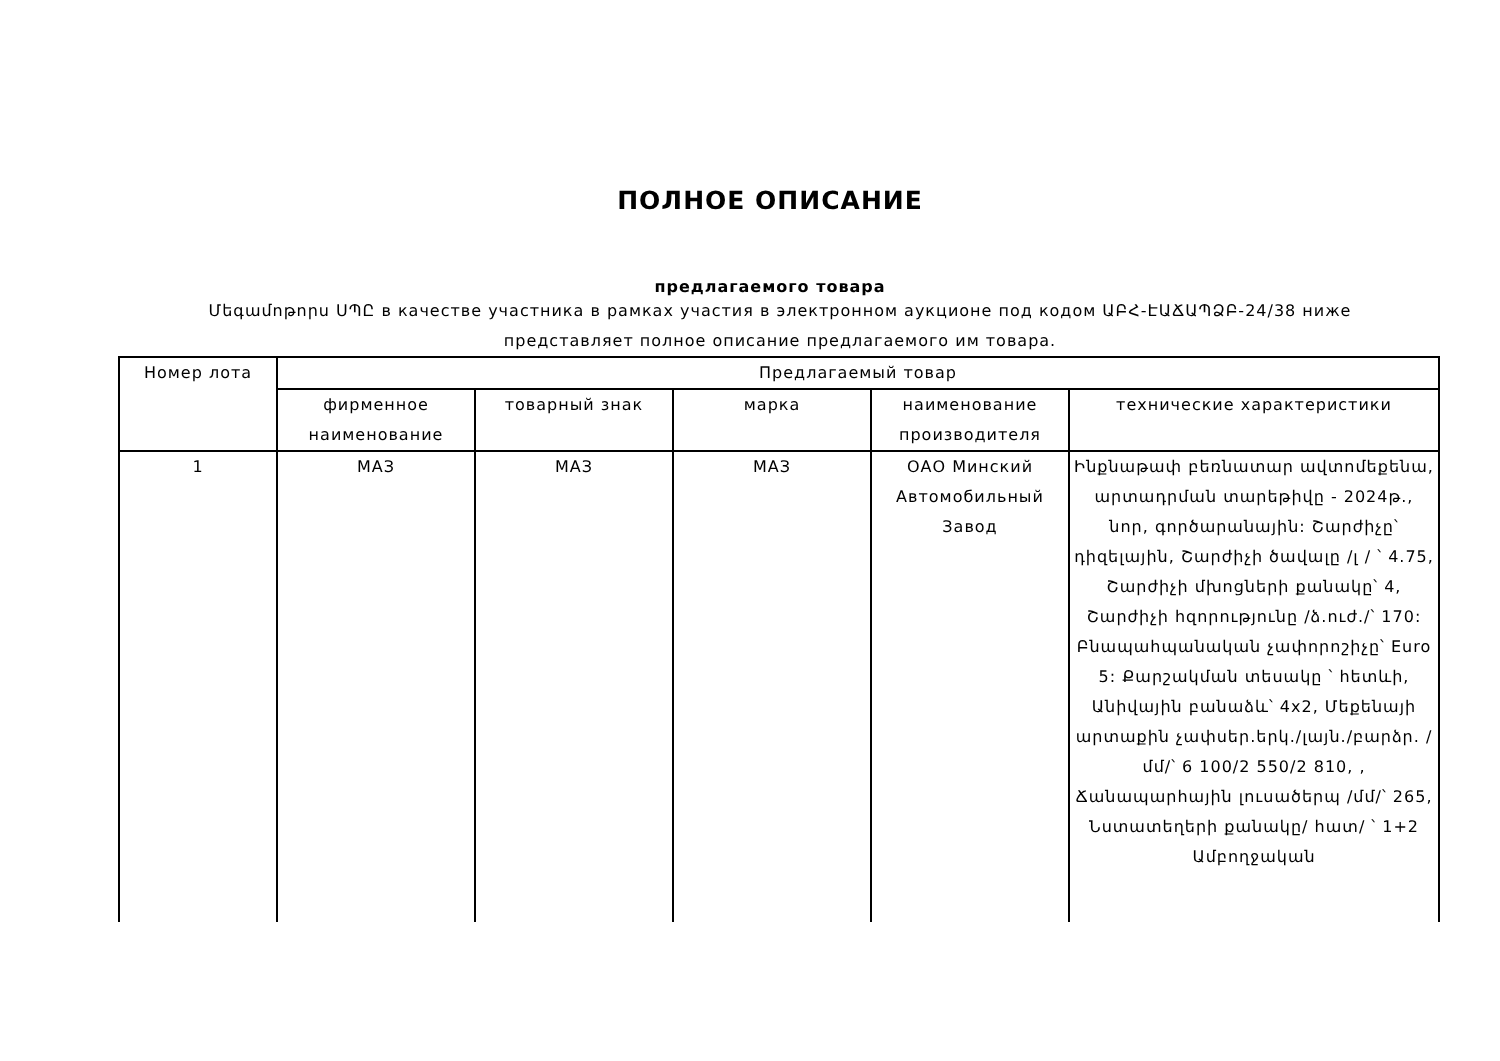ПОЛНОЕ ОПИСАНИЕ
предлагаемого товара
Մեգամոթորս ՍՊԸ в качестве участника в рамках участия в электронном аукционе под кодом ԱԲՀ-ԷԱՃԱՊՁԲ-24/38 ниже представляет полное описание предлагаемого им товара.
| Номер лота | Предлагаемый товар | | | | |
| --- | --- | --- | --- | --- | --- |
| | фирменное наименование | товарный знак | марка | наименование производителя | технические характеристики |
| 1 | МАЗ | МАЗ | МАЗ | ОАО Минский Автомобильный Завод | Ինքնաթափ բեռնատար ավտոմեքենա, արտադրման տարեթիվը - 2024թ., նոր, գործարանային: Շարժիչը՝ դիզելային, Շարժիչի ծավալը /լ / ՝ 4.75, Շարժիչի մխոցների քանակը՝ 4, Շարժիչի հզորությունը /ձ.ուժ./՝ 170: Բնապահպանական չափորոշիչը՝ Euro 5: Քարշակման տեսակը ՝ հետևի, Անիվային բանաձև՝ 4x2, Մեքենայի արտաքին չափսեր.երկ./լայն./բարձր. /մմ/՝ 6 100/2 550/2 810, , Ճանապարհային լուսածերպ /մմ/՝ 265, Նստատեղերի քանակը/ հատ/ ՝ 1+2 Ամբողջական |